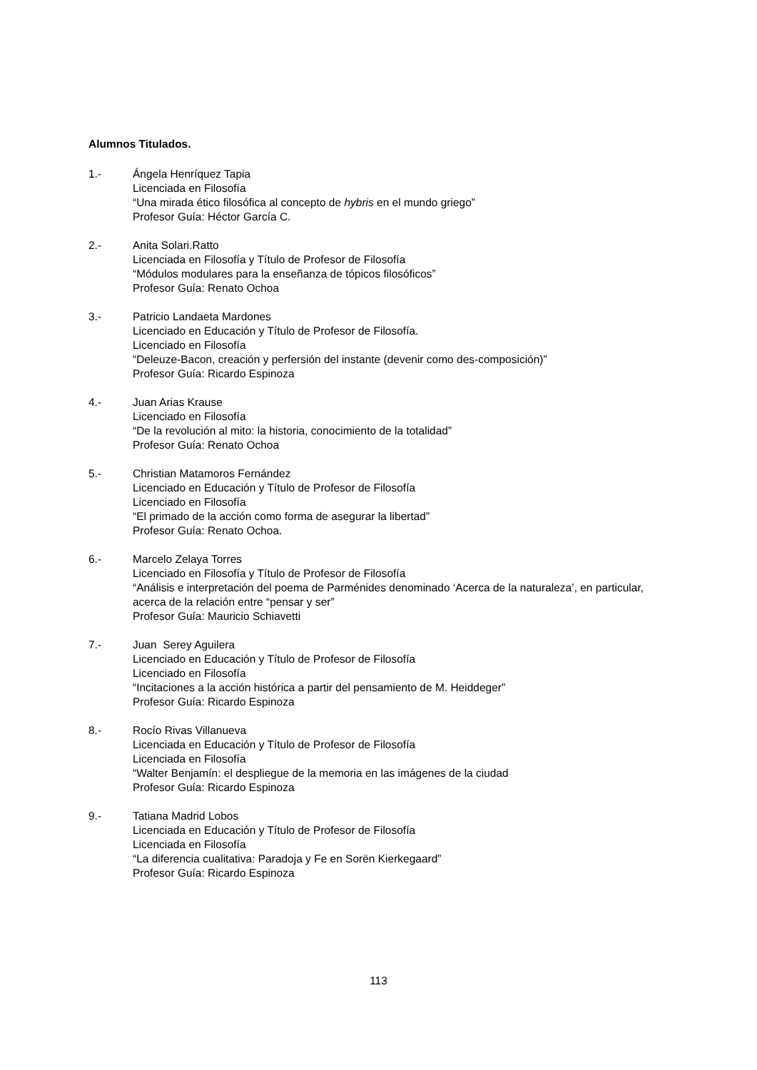Alumnos Titulados.
1.- Ángela Henríquez Tapia
Licenciada en Filosofía
“Una mirada ético filosófica al concepto de hybris en el mundo griego”
Profesor Guía: Héctor García C.
2.- Anita Solari.Ratto
Licenciada en Filosofía y Título de Profesor de Filosofía
“Módulos modulares para la enseñanza de tópicos filosóficos”
Profesor Guía: Renato Ochoa
3.- Patricio Landaeta Mardones
Licenciado en Educación y Título de Profesor de Filosofía.
Licenciado en Filosofía
“Deleuze-Bacon, creación y perfersión del instante (devenir como des-composición)”
Profesor Guía: Ricardo Espinoza
4.- Juan Arias Krause
Licenciado en Filosofía
“De la revolución al mito: la historia, conocimiento de la totalidad”
Profesor Guía: Renato Ochoa
5.- Christian Matamoros Fernández
Licenciado en Educación y Título de Profesor de Filosofía
Licenciado en Filosofía
“El primado de la acción como forma de asegurar la libertad”
Profesor Guía: Renato Ochoa.
6.- Marcelo Zelaya Torres
Licenciado en Filosofía y Título de Profesor de Filosofía
“Análisis e interpretación del poema de Parménides denominado ‘Acerca de la naturaleza’, en particular, acerca de la relación entre “pensar y ser”
Profesor Guía: Mauricio Schiavetti
7.- Juan Serey Aguilera
Licenciado en Educación y Título de Profesor de Filosofía
Licenciado en Filosofía
“Incitaciones a la acción histórica a partir del pensamiento de M. Heiddeger”
Profesor Guía: Ricardo Espinoza
8.- Rocío Rivas Villanueva
Licenciada en Educación y Título de Profesor de Filosofía
Licenciada en Filosofía
“Walter Benjamín: el despliegue de la memoria en las imágenes de la ciudad
Profesor Guía: Ricardo Espinoza
9.- Tatiana Madrid Lobos
Licenciada en Educación y Título de Profesor de Filosofía
Licenciada en Filosofía
“La diferencia cualitativa: Paradoja y Fe en Sorën Kierkegaard”
Profesor Guía: Ricardo Espinoza
113